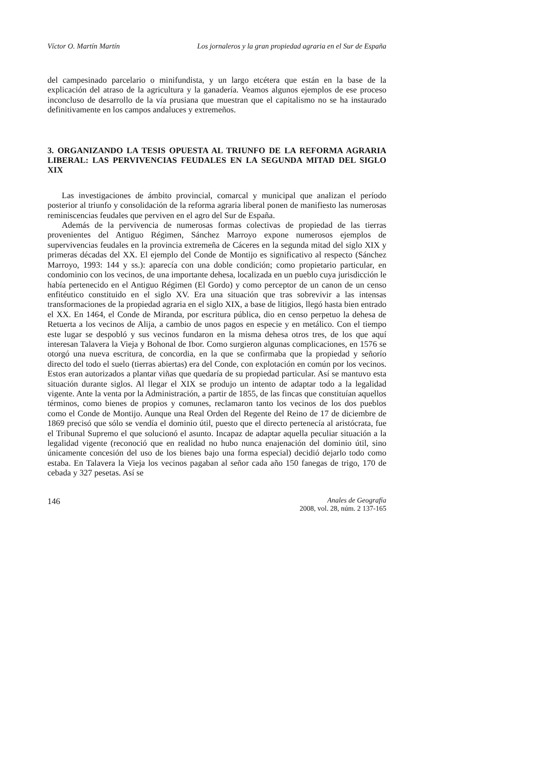Víctor O. Martín Martín Los jornaleros y la gran propiedad agraria en el Sur de España
del campesinado parcelario o minifundista, y un largo etcétera que están en la base de la explicación del atraso de la agricultura y la ganadería. Veamos algunos ejemplos de ese proceso inconcluso de desarrollo de la vía prusiana que muestran que el capitalismo no se ha instaurado definitivamente en los campos andaluces y extremeños.
3. ORGANIZANDO LA TESIS OPUESTA AL TRIUNFO DE LA REFORMA AGRARIA LIBERAL: LAS PERVIVENCIAS FEUDALES EN LA SEGUNDA MITAD DEL SIGLO XIX
Las investigaciones de ámbito provincial, comarcal y municipal que analizan el período posterior al triunfo y consolidación de la reforma agraria liberal ponen de manifiesto las numerosas reminiscencias feudales que perviven en el agro del Sur de España.
Además de la pervivencia de numerosas formas colectivas de propiedad de las tierras provenientes del Antiguo Régimen, Sánchez Marroyo expone numerosos ejemplos de supervivencias feudales en la provincia extremeña de Cáceres en la segunda mitad del siglo XIX y primeras décadas del XX. El ejemplo del Conde de Montijo es significativo al respecto (Sánchez Marroyo, 1993: 144 y ss.): aparecía con una doble condición; como propietario particular, en condominio con los vecinos, de una importante dehesa, localizada en un pueblo cuya jurisdicción le había pertenecido en el Antiguo Régimen (El Gordo) y como perceptor de un canon de un censo enfitéutico constituido en el siglo XV. Era una situación que tras sobrevivir a las intensas transformaciones de la propiedad agraria en el siglo XIX, a base de litigios, llegó hasta bien entrado el XX. En 1464, el Conde de Miranda, por escritura pública, dio en censo perpetuo la dehesa de Retuerta a los vecinos de Alija, a cambio de unos pagos en especie y en metálico. Con el tiempo este lugar se despobló y sus vecinos fundaron en la misma dehesa otros tres, de los que aquí interesan Talavera la Vieja y Bohonal de Ibor. Como surgieron algunas complicaciones, en 1576 se otorgó una nueva escritura, de concordia, en la que se confirmaba que la propiedad y señorío directo del todo el suelo (tierras abiertas) era del Conde, con explotación en común por los vecinos. Estos eran autorizados a plantar viñas que quedaría de su propiedad particular. Así se mantuvo esta situación durante siglos. Al llegar el XIX se produjo un intento de adaptar todo a la legalidad vigente. Ante la venta por la Administración, a partir de 1855, de las fincas que constituían aquellos términos, como bienes de propios y comunes, reclamaron tanto los vecinos de los dos pueblos como el Conde de Montijo. Aunque una Real Orden del Regente del Reino de 17 de diciembre de 1869 precisó que sólo se vendía el dominio útil, puesto que el directo pertenecía al aristócrata, fue el Tribunal Supremo el que solucionó el asunto. Incapaz de adaptar aquella peculiar situación a la legalidad vigente (reconoció que en realidad no hubo nunca enajenación del dominio útil, sino únicamente concesión del uso de los bienes bajo una forma especial) decidió dejarlo todo como estaba. En Talavera la Vieja los vecinos pagaban al señor cada año 150 fanegas de trigo, 170 de cebada y 327 pesetas. Así se
146
Anales de Geografía
2008, vol. 28, núm. 2 137-165